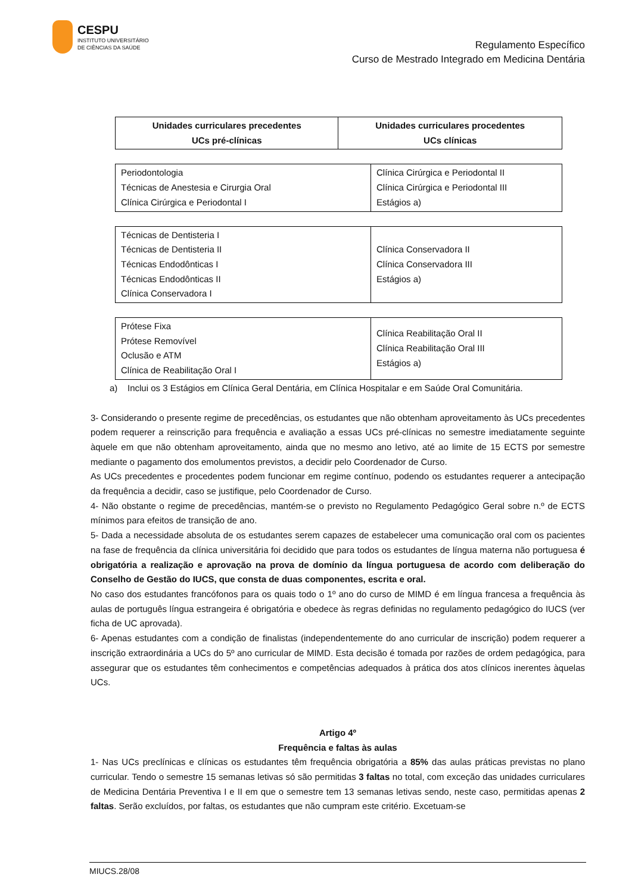CESPU
INSTITUTO UNIVERSITÁRIO
DE CIÊNCIAS DA SAÚDE
Regulamento Específico
Curso de Mestrado Integrado em Medicina Dentária
| Unidades curriculares precedentes UCs pré-clínicas | Unidades curriculares procedentes UCs clínicas |
| --- | --- |
| Periodontologia Técnicas de Anestesia e Cirurgia Oral Clínica Cirúrgica e Periodontal I | Clínica Cirúrgica e Periodontal II Clínica Cirúrgica e Periodontal III Estágios a) |
| Técnicas de Dentisteria I Técnicas de Dentisteria II Técnicas Endodônticas I Técnicas Endodônticas II Clínica Conservadora I | Clínica Conservadora II Clínica Conservadora III Estágios a) |
| Prótese Fixa Prótese Removível Oclusão e ATM Clínica de Reabilitação Oral I | Clínica Reabilitação Oral II Clínica Reabilitação Oral III Estágios a) |
a) Inclui os 3 Estágios em Clínica Geral Dentária, em Clínica Hospitalar e em Saúde Oral Comunitária.
3- Considerando o presente regime de precedências, os estudantes que não obtenham aproveitamento às UCs precedentes podem requerer a reinscrição para frequência e avaliação a essas UCs pré-clínicas no semestre imediatamente seguinte àquele em que não obtenham aproveitamento, ainda que no mesmo ano letivo, até ao limite de 15 ECTS por semestre mediante o pagamento dos emolumentos previstos, a decidir pelo Coordenador de Curso.
As UCs precedentes e procedentes podem funcionar em regime contínuo, podendo os estudantes requerer a antecipação da frequência a decidir, caso se justifique, pelo Coordenador de Curso.
4- Não obstante o regime de precedências, mantém-se o previsto no Regulamento Pedagógico Geral sobre n.º de ECTS mínimos para efeitos de transição de ano.
5- Dada a necessidade absoluta de os estudantes serem capazes de estabelecer uma comunicação oral com os pacientes na fase de frequência da clínica universitária foi decidido que para todos os estudantes de língua materna não portuguesa é obrigatória a realização e aprovação na prova de domínio da língua portuguesa de acordo com deliberação do Conselho de Gestão do IUCS, que consta de duas componentes, escrita e oral.
No caso dos estudantes francófonos para os quais todo o 1º ano do curso de MIMD é em língua francesa a frequência às aulas de português língua estrangeira é obrigatória e obedece às regras definidas no regulamento pedagógico do IUCS (ver ficha de UC aprovada).
6- Apenas estudantes com a condição de finalistas (independentemente do ano curricular de inscrição) podem requerer a inscrição extraordinária a UCs do 5º ano curricular de MIMD. Esta decisão é tomada por razões de ordem pedagógica, para assegurar que os estudantes têm conhecimentos e competências adequados à prática dos atos clínicos inerentes àquelas UCs.
Artigo 4º
Frequência e faltas às aulas
1- Nas UCs preclínicas e clínicas os estudantes têm frequência obrigatória a 85% das aulas práticas previstas no plano curricular. Tendo o semestre 15 semanas letivas só são permitidas 3 faltas no total, com exceção das unidades curriculares de Medicina Dentária Preventiva I e II em que o semestre tem 13 semanas letivas sendo, neste caso, permitidas apenas 2 faltas. Serão excluídos, por faltas, os estudantes que não cumpram este critério. Excetuam-se
MIUCS.28/08